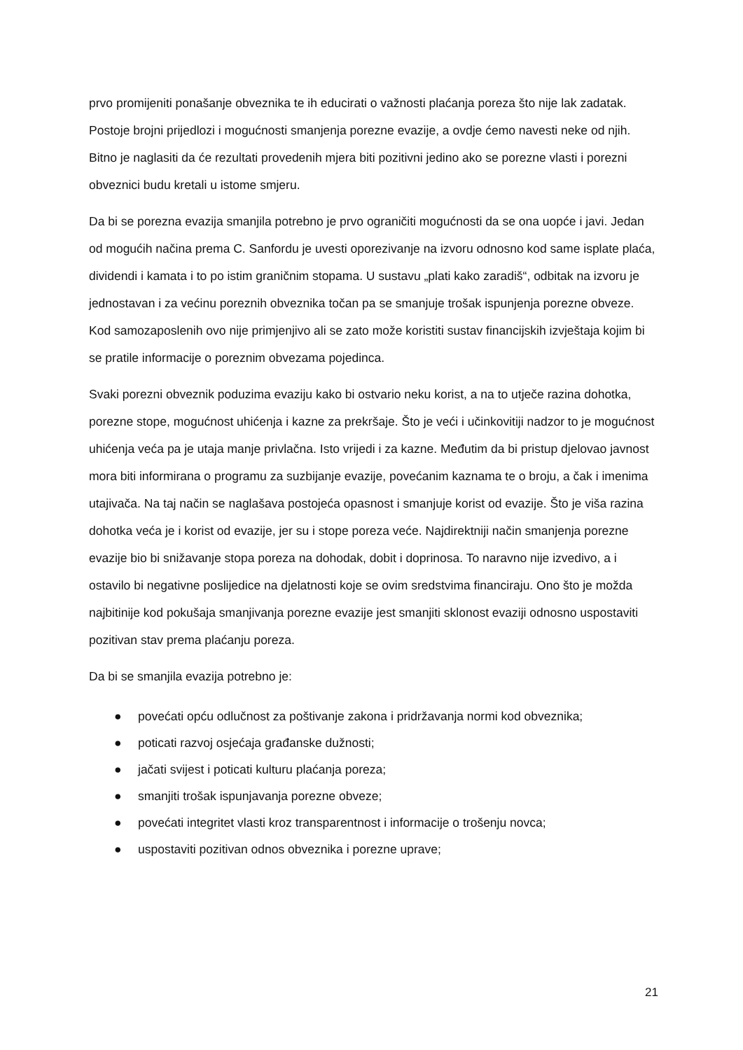prvo promijeniti ponašanje obveznika te ih educirati o važnosti plaćanja poreza što nije lak zadatak. Postoje brojni prijedlozi i mogućnosti smanjenja porezne evazije, a ovdje ćemo navesti neke od njih. Bitno je naglasiti da će rezultati provedenih mjera biti pozitivni jedino ako se porezne vlasti i porezni obveznici budu kretali u istome smjeru.
Da bi se porezna evazija smanjila potrebno je prvo ograničiti mogućnosti da se ona uopće i javi. Jedan od mogućih načina prema C. Sanfordu je uvesti oporezivanje na izvoru odnosno kod same isplate plaća, dividendi i kamata i to po istim graničnim stopama. U sustavu „plati kako zaradiš“, odbitak na izvoru je jednostavan i za većinu poreznih obveznika točan pa se smanjuje trošak ispunjenja porezne obveze. Kod samozaposlenih ovo nije primjenjivo ali se zato može koristiti sustav financijskih izvještaja kojim bi se pratile informacije o poreznim obvezama pojedinca.
Svaki porezni obveznik poduzima evaziju kako bi ostvario neku korist, a na to utječe razina dohotka, porezne stope, mogućnost uhićenja i kazne za prekršaje. Što je veći i učinkovitiji nadzor to je mogućnost uhićenja veća pa je utaja manje privlačna. Isto vrijedi i za kazne. Međutim da bi pristup djelovao javnost mora biti informirana o programu za suzbijanje evazije, povećanim kaznama te o broju, a čak i imenima utajivača. Na taj način se naglašava postojeća opasnost i smanjuje korist od evazije. Što je viša razina dohotka veća je i korist od evazije, jer su i stope poreza veće. Najdirektniji način smanjenja porezne evazije bio bi snižavanje stopa poreza na dohodak, dobit i doprinosa. To naravno nije izvedivo, a i ostavilo bi negativne poslijedice na djelatnosti koje se ovim sredstvima financiraju. Ono što je možda najbitinije kod pokušaja smanjivanja porezne evazije jest smanjiti sklonost evaziji odnosno uspostaviti pozitivan stav prema plaćanju poreza.
Da bi se smanjila evazija potrebno je:
● povećati opću odlučnost za poštivanje zakona i pridržavanja normi kod obveznika;
● poticati razvoj osjećaja građanske dužnosti;
● jačati svijest i poticati kulturu plaćanja poreza;
● smanjiti trošak ispunjavanja porezne obveze;
● povećati integritet vlasti kroz transparentnost i informacije o trošenju novca;
● uspostaviti pozitivan odnos obveznika i porezne uprave;
21